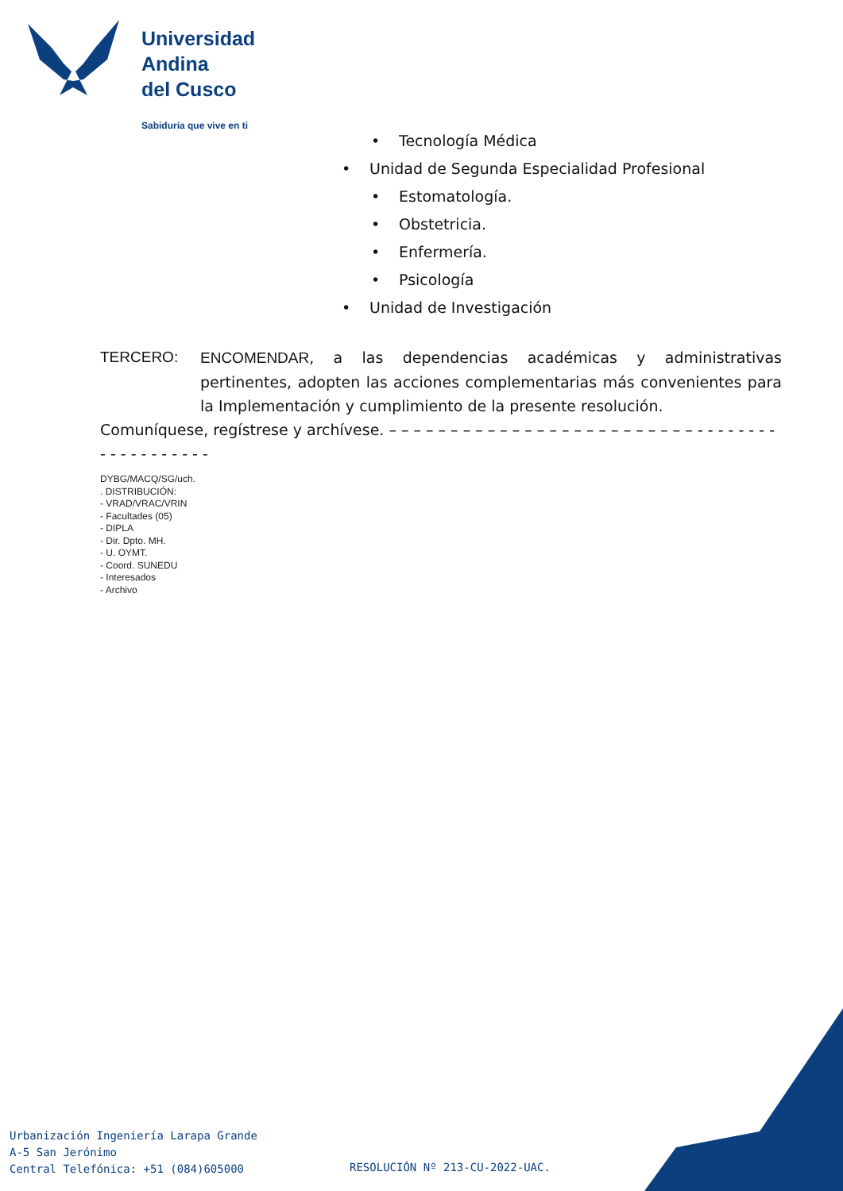Universidad
Andina
del Cusco
Sabiduría que vive en ti
• Tecnología Médica
• Unidad de Segunda Especialidad Profesional
• Estomatología.
• Obstetricia.
• Enfermería.
• Psicología
• Unidad de Investigación
TERCERO: ENCOMENDAR, a las dependencias académicas y administrativas pertinentes, adopten las acciones complementarias más convenientes para la Implementación y cumplimiento de la presente resolución.
Comuníquese, regístrese y archívese. – – – – – – – – – – – – – – – – – – – – – – – – – - - - - - - - - - - - - - - - - - - -
DYBG/MACQ/SG/uch.
. DISTRIBUCIÓN:
- VRAD/VRAC/VRIN
- Facultades (05)
- DIPLA
- Dir. Dpto. MH.
- U. OYMT.
- Coord. SUNEDU
- Interesados
- Archivo
Urbanización Ingeniería Larapa Grande
A-5 San Jerónimo
Central Telefónica: +51 (084)605000
RESOLUCIÓN Nº 213-CU-2022-UAC.